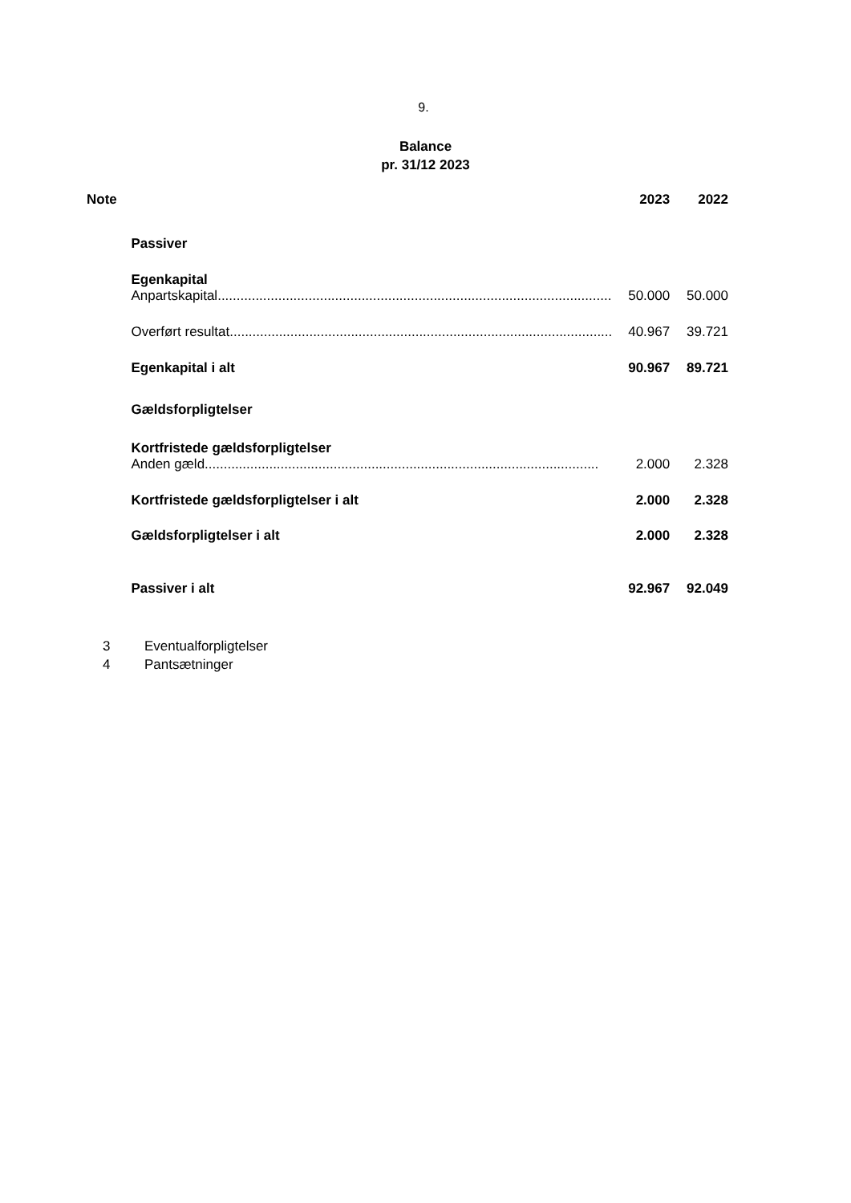9.
Balance
pr. 31/12 2023
| Note | | 2023 | 2022 |
| | Passiver | | |
| | Egenkapital | | |
| | Anpartskapital ........................................................................................................ | 50.000 | 50.000 |
| | Overført resultat ........................................................................................................ | 40.967 | 39.721 |
| | Egenkapital i alt | 90.967 | 89.721 |
| | Gældsforpligtelser | | |
| | Kortfristede gældsforpligtelser | | |
| | Anden gæld ........................................................................................................ | 2.000 | 2.328 |
| | Kortfristede gældsforpligtelser i alt | 2.000 | 2.328 |
| | Gældsforpligtelser i alt | 2.000 | 2.328 |
| | Passiver i alt | 92.967 | 92.049 |
3 Eventualforpligtelser
4 Pantsætninger